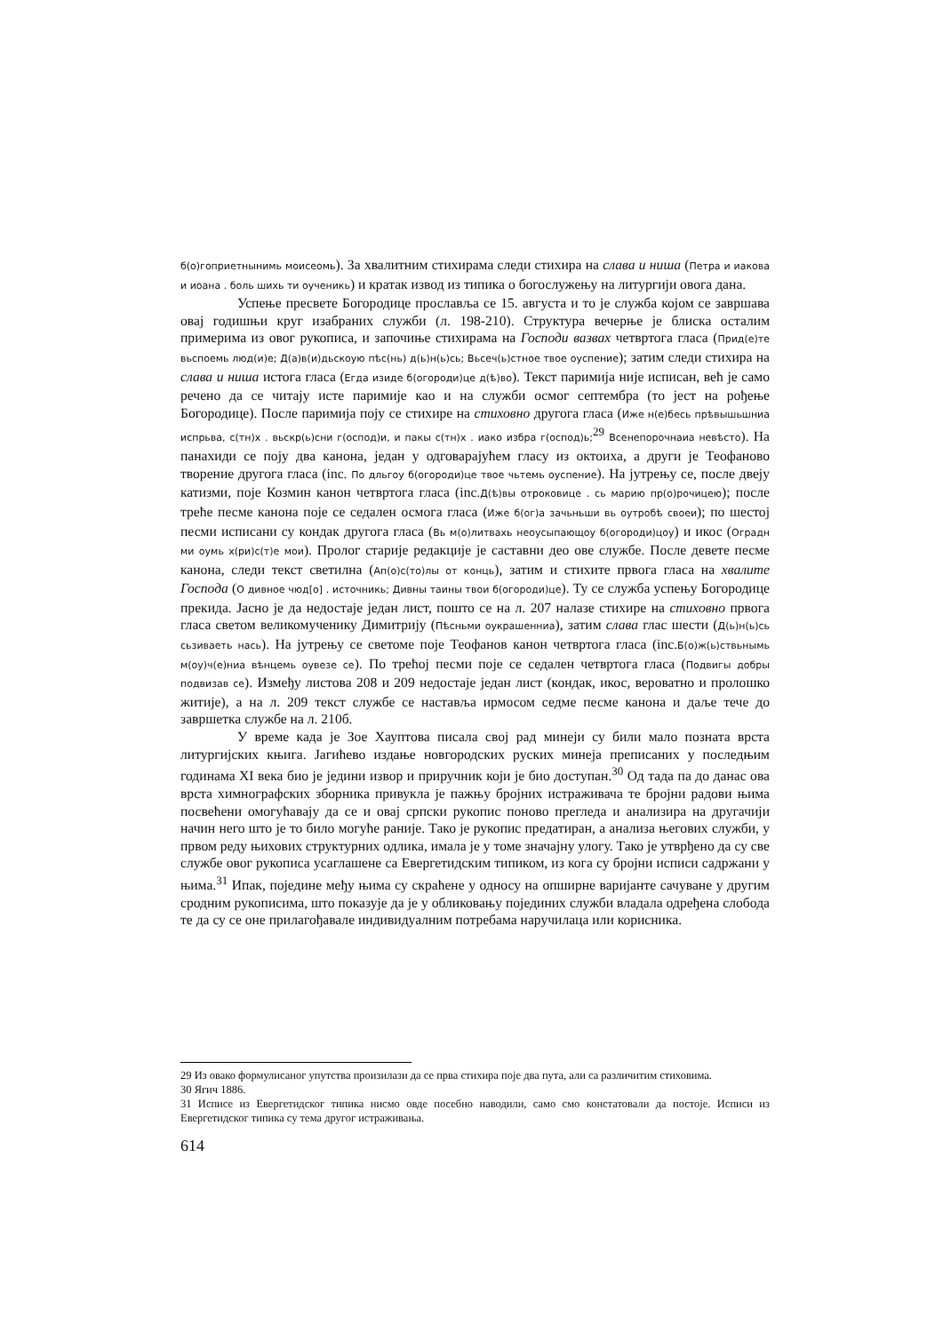б(о)гоприетнынимь моисеомь). За хвалитним стихирама следи стихира на слава и нишa (Петра и иакова и иоана . боль шихь ти оученикь) и кратак извод из типика о богослужењу на литургији овога дана.
Успење пресвете Богородице прославља се 15. августа и то је служба којом се завршава овај годишњи круг изабраних служби (л. 198-210). Структура вечерње је блиска осталим примерима из овог рукописа, и започиње стихирама на Господи вазвах четвртога гласа (Прид(е)те вьспоемь люд(и)е; Д(а)в(и)дьскоую пѣс(нь) д(ь)н(ь)сь; Вьсеч(ь)стное твое оуспение); затим следи стихира на слава и нишa истога гласа (Егда изиде б(огороди)це д(ѣ)во). Текст паримија није исписан, већ је само речено да се читају исте паримије као и на служби осмог септембра (то јест на рођење Богородице). После паримија поју се стихире на стиховно другога гласа (Иже н(е)бесь прѣвышьшниа испрьва, с(тн)х . вьскр(ь)сни г(оспод)и, и пакы с(тн)х . иако избра г(оспод)ь;<sup>29</sup> Всенепорочнаиа невѣсто). На панахиди се поју два канона, један у одговарајућем гласу из октоиха, а други је Теофаново творение другога гласа (inc. По дльгоу б(огороди)це твое чьтемь оуспение). На јутрењу се, после двеју катизми, поје Козмин канон четвртога гласа (inc.Д(ѣ)вы отроковице . сь марию пр(о)рочицею); после треће песме канона поје се седален осмога гласа (Иже б(ог)а зачьньши вь оутробѣ своеи); по шестој песми исписани су кондак другога гласа (Вь м(о)литвахь неоусыпающоу б(огороди)цоу) и икос (Оградн ми оумь х(ри)с(т)е мои). Пролог старије редакције је саставни део ове службе. После девете песме канона, следи текст светилна (Ап(о)с(то)лы от конць), затим и стихите првога гласа на хвалите Господа (О дивное чюд[о] . источникь; Дивны таины твои б(огороди)це). Ту се служба успењу Богородице прекида. Јасно је да недостаје један лист, пошто се на л. 207 налазе стихире на стиховно првога гласа светом великомученику Димитрију (Пѣсньми оукрашенниа), затим слава глас шести (Д(ь)н(ь)сь сьзиваеть нась). На јутрењу се светоме поје Теофанов канон четвртога гласа (inc.Б(о)ж(ь)ствьнымь м(оу)ч(е)ниа вѣнцемь оувезе се). По трећој песми поје се седален четвртога гласа (Подвигы добры подвизав се). Између листова 208 и 209 недостаје један лист (кондак, икос, вероватно и пролошко житије), а на л. 209 текст службе се наставља ирмосом седме песме канона и даље тече до завршетка службе на л. 210б.
У време када је Зое Хауптова писала свој рад минеји су били мало позната врста литургијских књига. Јагићево издање новгородских руских минеја преписаних у последњим годинама XI века био је једини извор и приручник који је био доступан.<sup>30</sup> Од тада па до данас ова врста химнографских зборника привукла је пажњу бројних истраживача те бројни радови њима посвећени омогућавају да се и овај српски рукопис поново прегледа и анализира на другачији начин него што је то било могуће раније. Тако је рукопис предатиран, а анализа његових служби, у првом реду њихових структурних одлика, имала је у томе значајну улогу. Тако је утврђено да су све службе овог рукописа усаглашене са Евергетидским типиком, из кога су бројни исписи садржани у њима.<sup>31</sup> Ипак, поједине међу њима су скраћене у односу на опширне варијанте сачуване у другим сродним рукописима, што показује да је у обликовању појединих служби владала одређена слобода те да су се оне прилагођавале индивидуалним потребама наручилаца или корисника.
29 Из овако формулисаног упутства произилази да се прва стихира поје два пута, али са различитим стиховима.
30 Ягич 1886.
31 Исписе из Евергетидског типика нисмо овде посебно наводили, само смо констатовали да постоје. Исписи из Евергетидског типика су тема другог истраживања.
614